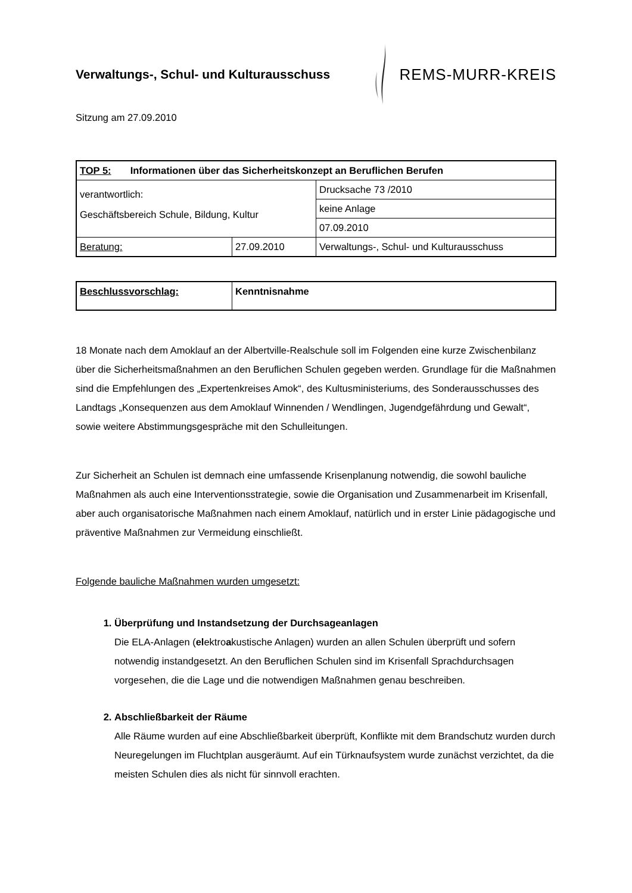Verwaltungs-, Schul- und Kulturausschuss
REMS-MURR-KREIS
Sitzung am 27.09.2010
| TOP 5: Informationen über das Sicherheitskonzept an Beruflichen Berufen | | | |
| verantwortlich: Geschäftsbereich Schule, Bildung, Kultur | | | Drucksache 73 /2010 |
| | | | keine Anlage |
| | | | 07.09.2010 |
| Beratung: | 27.09.2010 | Verwaltungs-, Schul- und Kulturausschuss | |
| Beschlussvorschlag: | Kenntnisnahme |
18 Monate nach dem Amoklauf an der Albertville-Realschule soll im Folgenden eine kurze Zwischenbilanz über die Sicherheitsmaßnahmen an den Beruflichen Schulen gegeben werden. Grundlage für die Maßnahmen sind die Empfehlungen des „Expertenkreises Amok“, des Kultusministeriums, des Sonderausschusses des Landtags „Konsequenzen aus dem Amoklauf Winnenden / Wendlingen, Jugendgefährdung und Gewalt“, sowie weitere Abstimmungsgespräche mit den Schulleitungen.
Zur Sicherheit an Schulen ist demnach eine umfassende Krisenplanung notwendig, die sowohl bauliche Maßnahmen als auch eine Interventionsstrategie, sowie die Organisation und Zusammenarbeit im Krisenfall, aber auch organisatorische Maßnahmen nach einem Amoklauf, natürlich und in erster Linie pädagogische und präventive Maßnahmen zur Vermeidung einschließt.
Folgende bauliche Maßnahmen wurden umgesetzt:
1. Überprüfung und Instandsetzung der Durchsageanlagen
Die ELA-Anlagen (elektroakustische Anlagen) wurden an allen Schulen überprüft und sofern notwendig instandgesetzt. An den Beruflichen Schulen sind im Krisenfall Sprachdurchsagen vorgesehen, die die Lage und die notwendigen Maßnahmen genau beschreiben.
2. Abschließbarkeit der Räume
Alle Räume wurden auf eine Abschließbarkeit überprüft, Konflikte mit dem Brandschutz wurden durch Neuregelungen im Fluchtplan ausgeräumt. Auf ein Türknaufsystem wurde zunächst verzichtet, da die meisten Schulen dies als nicht für sinnvoll erachten.